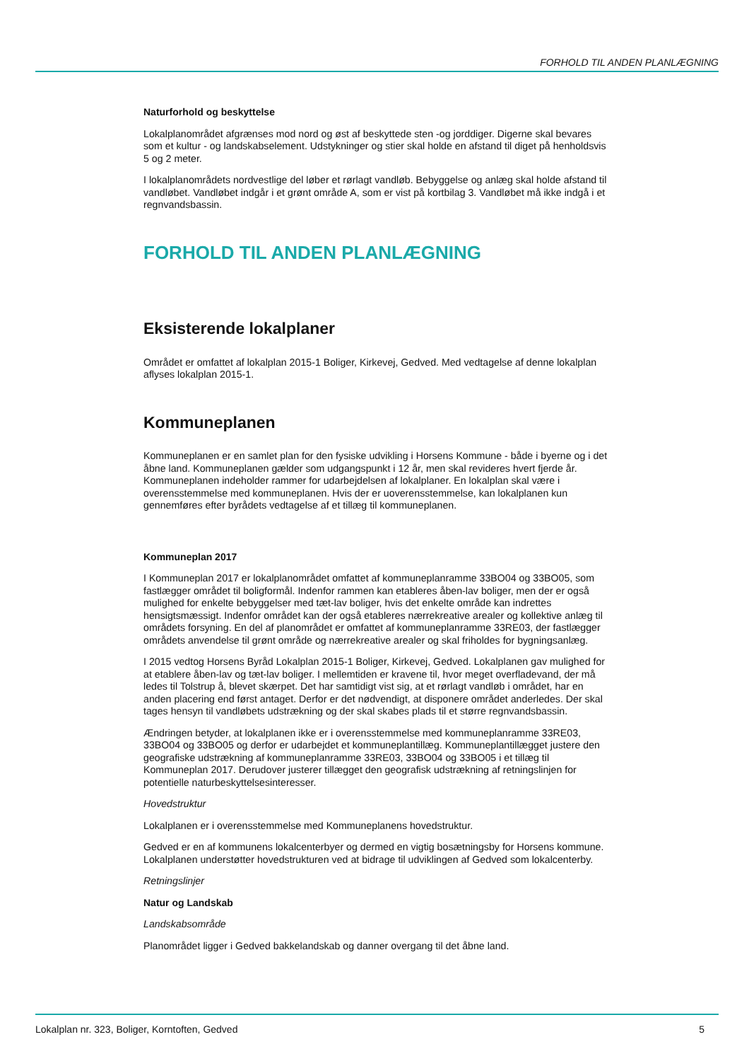FORHOLD TIL ANDEN PLANLÆGNING
Naturforhold og beskyttelse
Lokalplanområdet afgrænses mod nord og øst af beskyttede sten -og jorddiger. Digerne skal bevares som et kultur - og landskabselement. Udstykninger og stier skal holde en afstand til diget på henholdsvis 5 og 2 meter.
I lokalplanområdets nordvestlige del løber et rørlagt vandløb. Bebyggelse og anlæg skal holde afstand til vandløbet. Vandløbet indgår i et grønt område A, som er vist på kortbilag 3. Vandløbet må ikke indgå i et regnvandsbassin.
FORHOLD TIL ANDEN PLANLÆGNING
Eksisterende lokalplaner
Området er omfattet af lokalplan 2015-1 Boliger, Kirkevej, Gedved. Med vedtagelse af denne lokalplan aflyses lokalplan 2015-1.
Kommuneplanen
Kommuneplanen er en samlet plan for den fysiske udvikling i Horsens Kommune - både i byerne og i det åbne land. Kommuneplanen gælder som udgangspunkt i 12 år, men skal revideres hvert fjerde år. Kommuneplanen indeholder rammer for udarbejdelsen af lokalplaner. En lokalplan skal være i overensstemmelse med kommuneplanen. Hvis der er uoverensstemmelse, kan lokalplanen kun gennemføres efter byrådets vedtagelse af et tillæg til kommuneplanen.
Kommuneplan 2017
I Kommuneplan 2017 er lokalplanområdet omfattet af kommuneplanramme 33BO04 og 33BO05, som fastlægger området til boligformål. Indenfor rammen kan etableres åben-lav boliger, men der er også mulighed for enkelte bebyggelser med tæt-lav boliger, hvis det enkelte område kan indrettes hensigtsmæssigt. Indenfor området kan der også etableres nærrekreative arealer og kollektive anlæg til områdets forsyning. En del af planområdet er omfattet af kommuneplanramme 33RE03, der fastlægger områdets anvendelse til grønt område og nærrekreative arealer og skal friholdes for bygningsanlæg.
I 2015 vedtog Horsens Byråd Lokalplan 2015-1 Boliger, Kirkevej, Gedved. Lokalplanen gav mulighed for at etablere åben-lav og tæt-lav boliger. I mellemtiden er kravene til, hvor meget overfladevand, der må ledes til Tolstrup å, blevet skærpet. Det har samtidigt vist sig, at et rørlagt vandløb i området, har en anden placering end først antaget. Derfor er det nødvendigt, at disponere området anderledes. Der skal tages hensyn til vandløbets udstrækning og der skal skabes plads til et større regnvandsbassin.
Ændringen betyder, at lokalplanen ikke er i overensstemmelse med kommuneplanramme 33RE03, 33BO04 og 33BO05 og derfor er udarbejdet et kommuneplantillæg. Kommuneplantillægget justere den geografiske udstrækning af kommuneplanramme 33RE03, 33BO04 og 33BO05 i et tillæg til Kommuneplan 2017. Derudover justerer tillægget den geografisk udstrækning af retningslinjen for potentielle naturbeskyttelsesinteresser.
Hovedstruktur
Lokalplanen er i overensstemmelse med Kommuneplanens hovedstruktur.
Gedved er en af kommunens lokalcenterbyer og dermed en vigtig bosætningsby for Horsens kommune. Lokalplanen understøtter hovedstrukturen ved at bidrage til udviklingen af Gedved som lokalcenterby.
Retningslinjer
Natur og Landskab
Landskabsområde
Planområdet ligger i Gedved bakkelandskab og danner overgang til det åbne land.
Lokalplan nr. 323, Boliger, Korntoften, Gedved 5